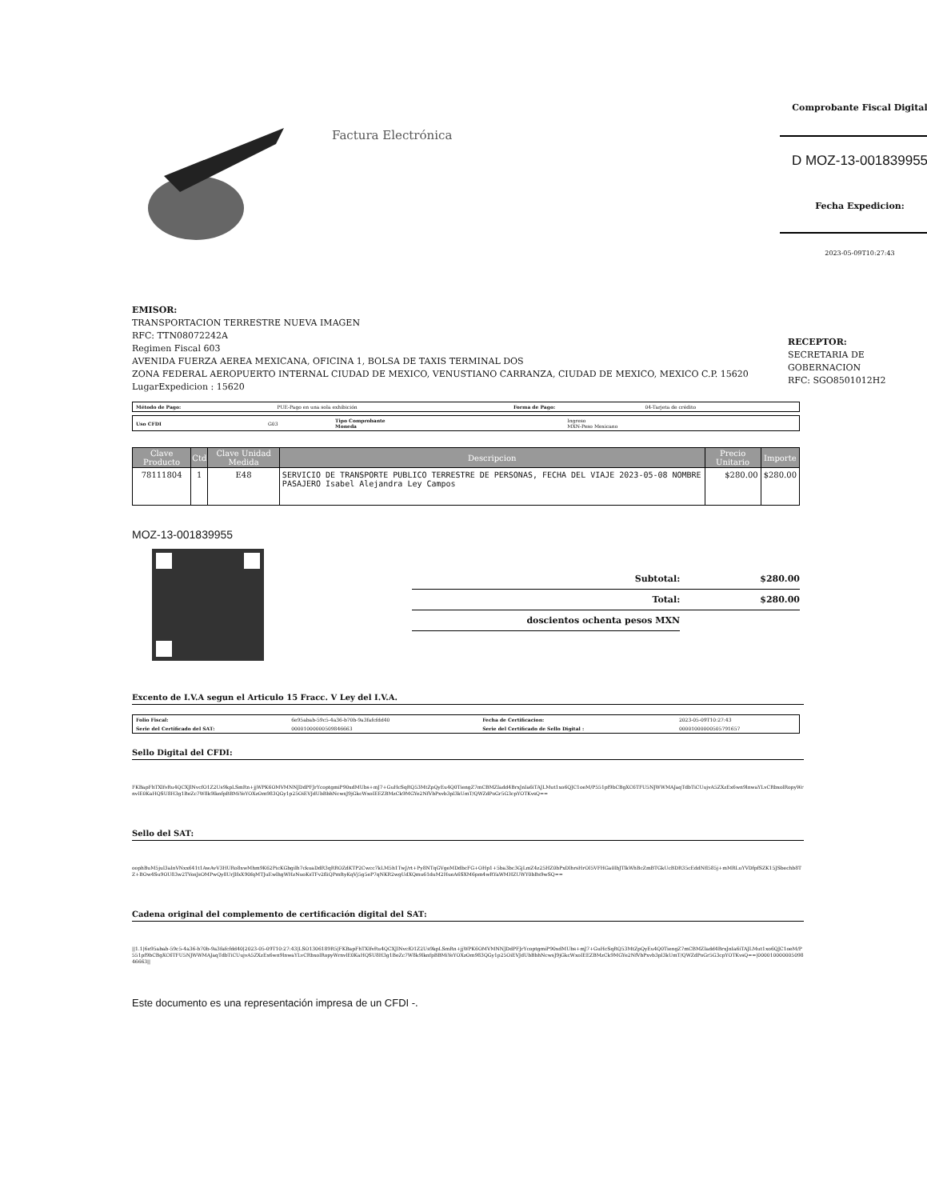Factura Electrónica
Comprobante Fiscal Digital
D MOZ-13-001839955
Fecha Expedicion:
2023-05-09T10:27:43
EMISOR:
TRANSPORTACION TERRESTRE NUEVA IMAGEN
RFC: TTN08072242A
Regimen Fiscal 603
AVENIDA FUERZA AEREA MEXICANA, OFICINA 1, BOLSA DE TAXIS TERMINAL DOS
ZONA FEDERAL AEROPUERTO INTERNAL CIUDAD DE MEXICO, VENUSTIANO CARRANZA, CIUDAD DE MEXICO, MEXICO C.P. 15620
LugarExpedicion : 15620
RECEPTOR:
SECRETARIA DE GOBERNACION
RFC: SGO8501012H2
| Método de Pago: | PUE-Pago en una sola exhibición | Forma de Pago: | 04-Tarjeta de crédito |
| Uso CFDI | G03 | Tipo Comprobante Moneda | Ingreso MXN-Peso Mexicano |
| Clave Producto | Ctd | Clave Unidad Medida | Descripcion | Precio Unitario | Importe |
| --- | --- | --- | --- | --- | --- |
| 78111804 | 1 | E48 | SERVICIO DE TRANSPORTE PUBLICO TERRESTRE DE PERSONAS, FECHA DEL VIAJE 2023-05-08 NOMBRE PASAJERO Isabel Alejandra Ley Campos | $280.00 | $280.00 |
MOZ-13-001839955
Subtotal: $280.00
Total: $280.00
doscientos ochenta pesos MXN
Excento de I.V.A segun el Articulo 15 Fracc. V Ley del I.V.A.
| Folio Fiscal: | 6e95abab-59c5-4a36-b70b-9a3fafcfdd40 | Fecha de Certificacion: | 2023-05-09T10:27:43 |
| Serie del Certificado del SAT: | 00001000000509846663 | Serie del Certificado de Sello Digital : | 00001000000505791657 |
Sello Digital del CFDI:
FKBapFhTXlfvRu4QCXJlNvcfO1Z2Us9kpLSmRn+jjWPK6OMVMNNJDdPFJrYcoptgmiP90xdMUbs+mJ7+GuHcSqRQ53MtZpQyEu4Q0TiengZ7mCBMZIadd4BrxJnIa6iTAJLMut1xo6QJC1oeM/P551pf9bCBgXC6TFU5NJWWMAJaqTdbTiCUujvA5ZXzEx6wn9lnwaYLvCRbxolRopyWrnvlE0KaHQSU8H3g1BeZc7W8k9lknfpBBMiYeYOXzOm983QGy1p25OiEVJdUbBbhNcwsJ9jGkcWxoIEEZBMzCk9MGYe2NfVbPxvb3pl3kUmT/QWZdPoGr5G3cpYOTKvsQ==
Sello del SAT:
oophBuM5jul3aInVNxx641t1AwAvV3HURo8xwMhm9K62PicKGbgilh7ckuaDdR3qRROZdKTP2Cwcc7kLM5h1TwJ/rt+Py8NTqGVgeMDdbcFG+OHp1+5ba3bc3GjLmZ4z25HZ0bPxDlhrsHrOI5VFHGa0lbJTlkWhBcZmBTGkUcBDR35cEddNfl585j+mMRLuYVDfpfSZK15JSbechb8TZ+BOw4Su9OU83w2TVosJsOMPwQy8UrJlfxX90fqMTJuEwlhgWHzNuoKsTFv2fliQPmftyKqVj5g5eP7qNKR2wgUdXQmu61duM2HueA6SXM6pm4wRYaWMHZUWY0bBs9wSQ==
Cadena original del complemento de certificación digital del SAT:
||1.1|6e95abab-59c5-4a36-b70b-9a3fafcfdd40|2023-05-09T10:27:43|LSO1306189R5|FKBapFhTXlfvRu4QCXJlNvcfO1Z2Us9kpLSmRn+jjWPK6OMVMNNJDdPFJrYcoptgmiP90xdMUbs+mJ7+GuHcSqRQ53MtZpQyEu4Q0TiengZ7mCBMZIadd4BrxJnIa6iTAJLMut1xo6QJC1oeM/P551pf9bCBgXC6TFU5NJWWMAJaqTdbTiCUujvA5ZXzEx6wn9lnwaYLvCRbxolRopyWrnvlE0KaHQSU8H3g1BeZc7W8k9lknfpBBMiYeYOXzOm983QGy1p25OiEVJdUbBbhNcwsJ9jGkcWxoIEEZBMzCk9MGYe2NfVbPxvb3pl3kUmT/QWZdPoGr5G3cpYOTKvsQ==|00001000000509846663||
Este documento es una representación impresa de un CFDI -.